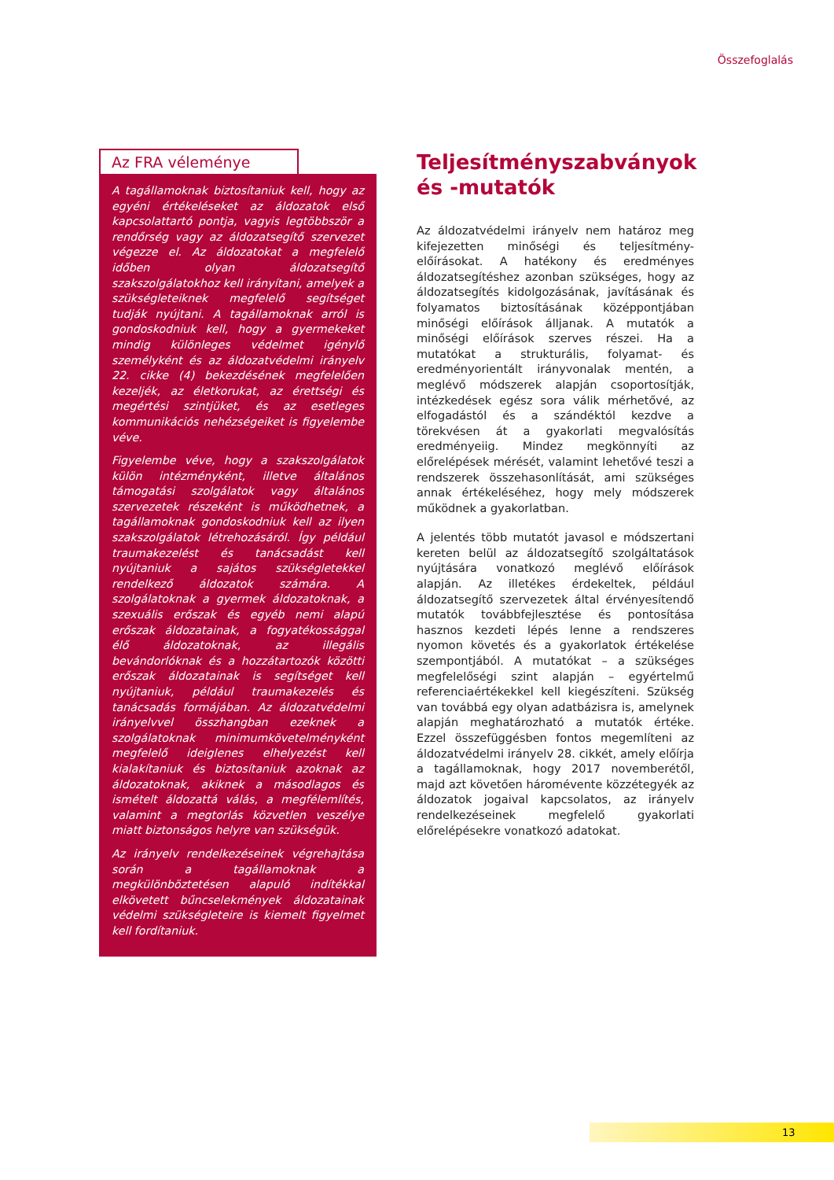Összefoglalás
Az FRA véleménye
A tagállamoknak biztosítaniuk kell, hogy az egyéni értékeléseket az áldozatok első kapcsolattartó pontja, vagyis legtöbbször a rendőrség vagy az áldozatsegítő szervezet végezze el. Az áldozatokat a megfelelő időben olyan áldozatsegítő szakszolgálatokhoz kell irányítani, amelyek a szükségleteiknek megfelelő segítséget tudják nyújtani. A tagállamoknak arról is gondoskodniuk kell, hogy a gyermekeket mindig különleges védelmet igénylő személyként és az áldozatvédelmi irányelv 22. cikke (4) bekezdésének megfelelően kezeljék, az életkorukat, az érettségi és megértési szintjüket, és az esetleges kommunikációs nehézségeiket is figyelembe véve.
Figyelembe véve, hogy a szakszolgálatok külön intézményként, illetve általános támogatási szolgálatok vagy általános szervezetek részeként is működhetnek, a tagállamoknak gondoskodniuk kell az ilyen szakszolgálatok létrehozásáról. Így például traumakezelést és tanácsadást kell nyújtaniuk a sajátos szükségletekkel rendelkező áldozatok számára. A szolgálatoknak a gyermek áldozatoknak, a szexuális erőszak és egyéb nemi alapú erőszak áldozatainak, a fogyatékossággal élő áldozatoknak, az illegális bevándorlóknak és a hozzátartozók közötti erőszak áldozatainak is segítséget kell nyújtaniuk, például traumakezelés és tanácsadás formájában. Az áldozatvédelmi irányelvvel összhangban ezeknek a szolgálatoknak minimumkövetelményként megfelelő ideiglenes elhelyezést kell kialakítaniuk és biztosítaniuk azoknak az áldozatoknak, akiknek a másodlagos és ismételt áldozattá válás, a megfélemlítés, valamint a megtorlás közvetlen veszélye miatt biztonságos helyre van szükségük.
Az irányelv rendelkezéseinek végrehajtása során a tagállamoknak a megkülönböztetésen alapuló indítékkal elkövetett bűncselekmények áldozatainak védelmi szükségleteire is kiemelt figyelmet kell fordítaniuk.
Teljesítményszabványok és -mutatók
Az áldozatvédelmi irányelv nem határoz meg kifejezetten minőségi és teljesítmény-előírásokat. A hatékony és eredményes áldozatsegítéshez azonban szükséges, hogy az áldozatsegítés kidolgozásának, javításának és folyamatos biztosításának középpontjában minőségi előírások álljanak. A mutatók a minőségi előírások szerves részei. Ha a mutatókat a strukturális, folyamat- és eredményorientált irányvonalak mentén, a meglévő módszerek alapján csoportosítják, intézkedések egész sora válik mérhetővé, az elfogadástól és a szándéktól kezdve a törekvésen át a gyakorlati megvalósítás eredményeiig. Mindez megkönnyíti az előrelépések mérését, valamint lehetővé teszi a rendszerek összehasonlítását, ami szükséges annak értékeléséhez, hogy mely módszerek működnek a gyakorlatban.
A jelentés több mutatót javasol e módszertani kereten belül az áldozatsegítő szolgáltatások nyújtására vonatkozó meglévő előírások alapján. Az illetékes érdekeltek, például áldozatsegítő szervezetek által érvényesítendő mutatók továbbfejlesztése és pontosítása hasznos kezdeti lépés lenne a rendszeres nyomon követés és a gyakorlatok értékelése szempontjából. A mutatókat – a szükséges megfelelőségi szint alapján – egyértelmű referenciaértékekkel kell kiegészíteni. Szükség van továbbá egy olyan adatbázisra is, amelynek alapján meghatározható a mutatók értéke. Ezzel összefüggésben fontos megemlíteni az áldozatvédelmi irányelv 28. cikkét, amely előírja a tagállamoknak, hogy 2017 novemberétől, majd azt követően háromévente közzétegyék az áldozatok jogaival kapcsolatos, az irányelv rendelkezéseinek megfelelő gyakorlati előrelépésekre vonatkozó adatokat.
13